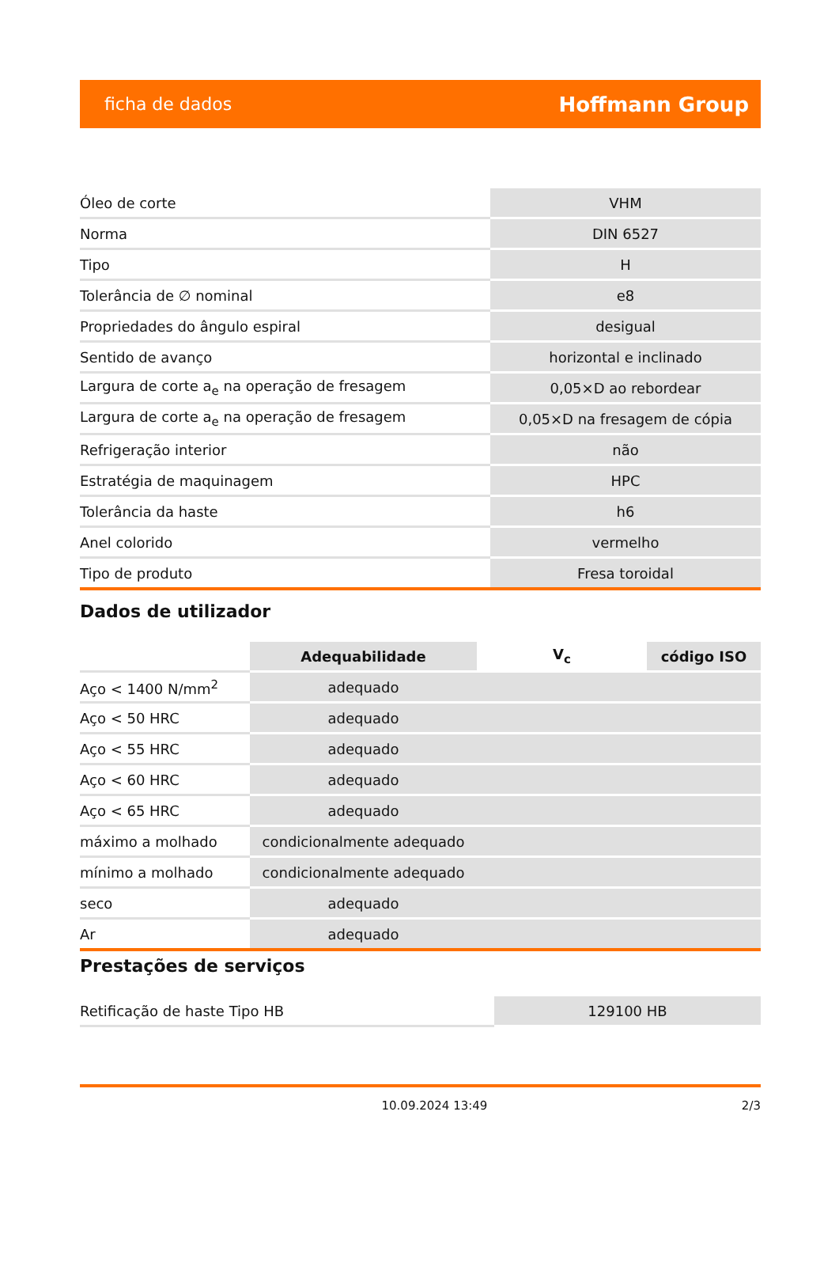ficha de dados Hoffmann Group
| Óleo de corte | VHM |
| Norma | DIN 6527 |
| Tipo | H |
| Tolerância de ∅ nominal | e8 |
| Propriedades do ângulo espiral | desigual |
| Sentido de avanço | horizontal e inclinado |
| Largura de corte a<sub>e</sub> na operação de fresagem | 0,05×D ao rebordear |
| Largura de corte a<sub>e</sub> na operação de fresagem | 0,05×D na fresagem de cópia |
| Refrigeração interior | não |
| Estratégia de maquinagem | HPC |
| Tolerância da haste | h6 |
| Anel colorido | vermelho |
| Tipo de produto | Fresa toroidal |
Dados de utilizador
| | Adequabilidade | V<sub>c</sub> | código ISO |
| --- | --- | --- | --- |
| Aço < 1400 N/mm<sup>2</sup> | adequado | | |
| Aço < 50 HRC | adequado | | |
| Aço < 55 HRC | adequado | | |
| Aço < 60 HRC | adequado | | |
| Aço < 65 HRC | adequado | | |
| máximo a molhado | condicionalmente adequado | | |
| mínimo a molhado | condicionalmente adequado | | |
| seco | adequado | | |
| Ar | adequado | | |
Prestações de serviços
| Retificação de haste Tipo HB | 129100 HB |
10.09.2024 13:49 2/3